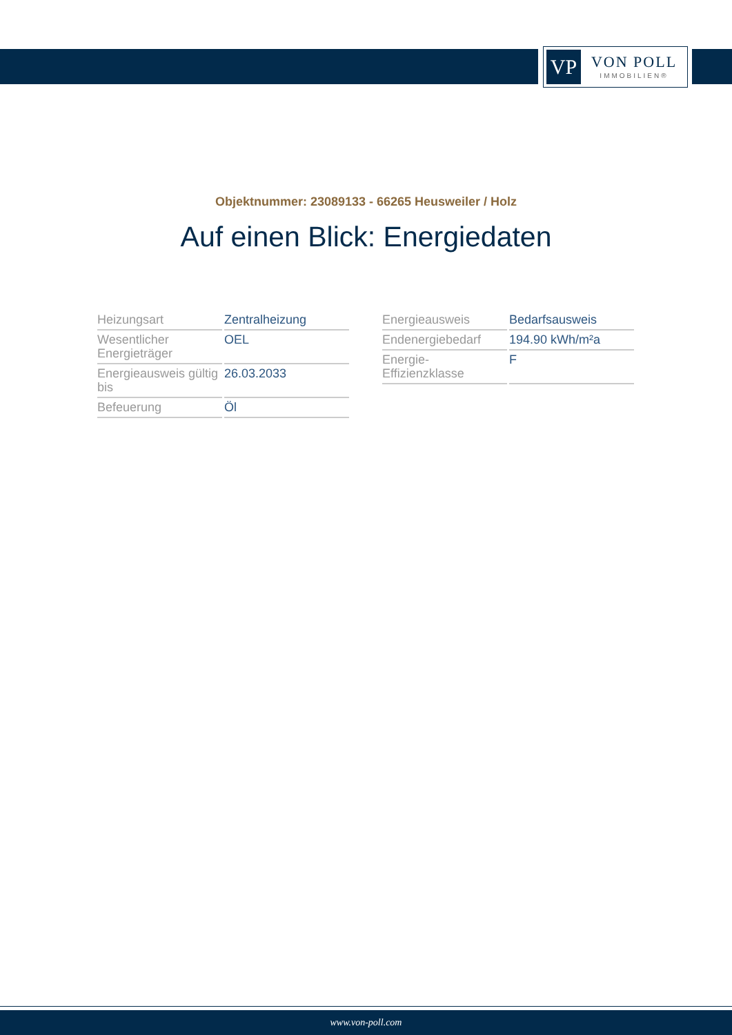VP
VON POLL
IMMOBILIEN®
Objektnummer: 23089133 - 66265 Heusweiler / Holz
Auf einen Blick: Energiedaten
| Heizungsart | Zentralheizung |
| Wesentlicher Energieträger | OEL |
| Energieausweis gültig bis | 26.03.2033 |
| Befeuerung | Öl |
| Energieausweis | Bedarfsausweis |
| Endenergiebedarf | 194.90 kWh/m²a |
| Energie- Effizienzklasse | F |
www.von-poll.com